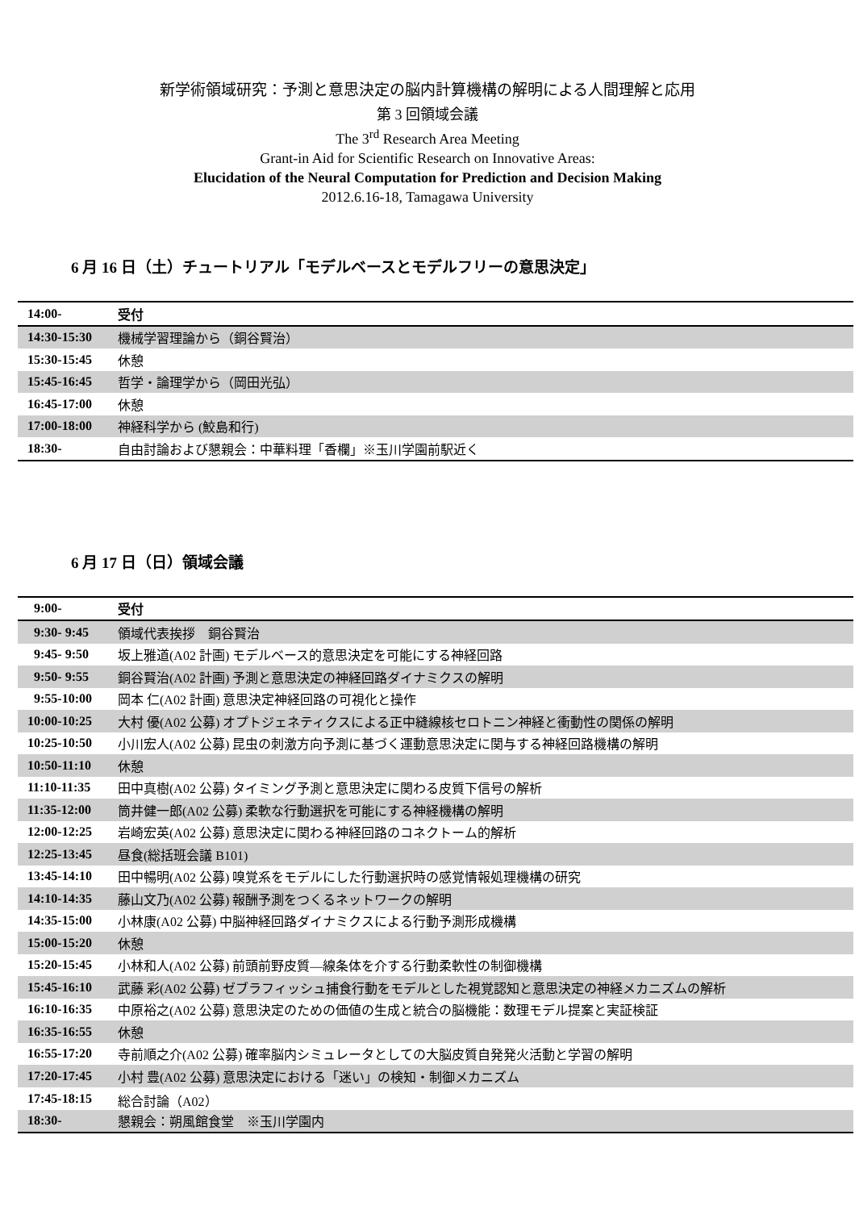新学術領域研究：予測と意思決定の脳内計算機構の解明による人間理解と応用
第 3 回領域会議
The 3<sup>rd</sup> Research Area Meeting
Grant-in Aid for Scientific Research on Innovative Areas:
Elucidation of the Neural Computation for Prediction and Decision Making
2012.6.16-18, Tamagawa University
6 月 16 日（土）チュートリアル「モデルベースとモデルフリーの意思決定」
| 14:00- | 受付 |
| 14:30-15:30 | 機械学習理論から（銅谷賢治） |
| 15:30-15:45 | 休憩 |
| 15:45-16:45 | 哲学・論理学から（岡田光弘） |
| 16:45-17:00 | 休憩 |
| 17:00-18:00 | 神経科学から (鮫島和行) |
| 18:30- | 自由討論および懇親会：中華料理「香欄」※玉川学園前駅近く |
6 月 17 日（日）領域会議
| 9:00- | 受付 |
| 9:30- 9:45 | 領域代表挨拶 銅谷賢治 |
| 9:45- 9:50 | 坂上雅道(A02 計画) モデルベース的意思決定を可能にする神経回路 |
| 9:50- 9:55 | 銅谷賢治(A02 計画) 予測と意思決定の神経回路ダイナミクスの解明 |
| 9:55-10:00 | 岡本 仁(A02 計画) 意思決定神経回路の可視化と操作 |
| 10:00-10:25 | 大村 優(A02 公募) オプトジェネティクスによる正中縫線核セロトニン神経と衝動性の関係の解明 |
| 10:25-10:50 | 小川宏人(A02 公募) 昆虫の刺激方向予測に基づく運動意思決定に関与する神経回路機構の解明 |
| 10:50-11:10 | 休憩 |
| 11:10-11:35 | 田中真樹(A02 公募) タイミング予測と意思決定に関わる皮質下信号の解析 |
| 11:35-12:00 | 筒井健一郎(A02 公募) 柔軟な行動選択を可能にする神経機構の解明 |
| 12:00-12:25 | 岩崎宏英(A02 公募) 意思決定に関わる神経回路のコネクトーム的解析 |
| 12:25-13:45 | 昼食(総括班会議 B101) |
| 13:45-14:10 | 田中暢明(A02 公募) 嗅覚系をモデルにした行動選択時の感覚情報処理機構の研究 |
| 14:10-14:35 | 藤山文乃(A02 公募) 報酬予測をつくるネットワークの解明 |
| 14:35-15:00 | 小林康(A02 公募) 中脳神経回路ダイナミクスによる行動予測形成機構 |
| 15:00-15:20 | 休憩 |
| 15:20-15:45 | 小林和人(A02 公募) 前頭前野皮質―線条体を介する行動柔軟性の制御機構 |
| 15:45-16:10 | 武藤 彩(A02 公募) ゼブラフィッシュ捕食行動をモデルとした視覚認知と意思決定の神経メカニズムの解析 |
| 16:10-16:35 | 中原裕之(A02 公募) 意思決定のための価値の生成と統合の脳機能：数理モデル提案と実証検証 |
| 16:35-16:55 | 休憩 |
| 16:55-17:20 | 寺前順之介(A02 公募) 確率脳内シミュレータとしての大脳皮質自発発火活動と学習の解明 |
| 17:20-17:45 | 小村 豊(A02 公募) 意思決定における「迷い」の検知・制御メカニズム |
| 17:45-18:15 | 総合討論（A02） |
| 18:30- | 懇親会：朔風館食堂 ※玉川学園内 |